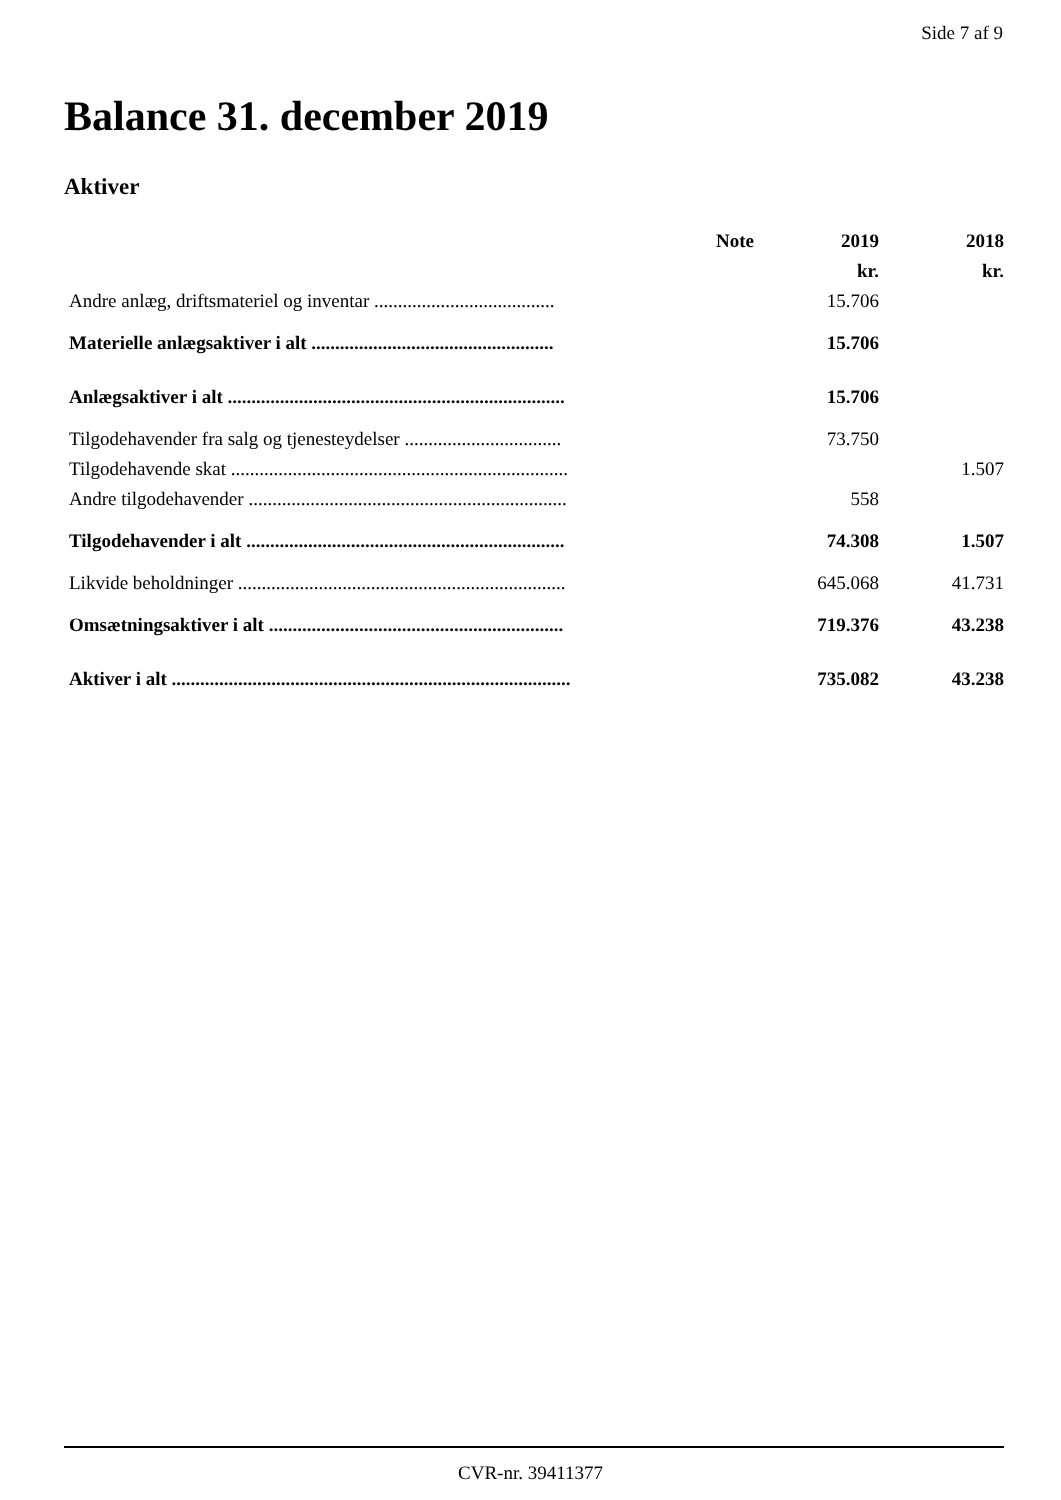Side 7 af 9
Balance 31. december 2019
Aktiver
| | Note | 2019 | 2018 |
| --- | --- | --- | --- |
| | | kr. | kr. |
| Andre anlæg, driftsmateriel og inventar ...................................... | | 15.706 | |
| Materielle anlægsaktiver i alt ................................................... | | 15.706 | |
| Anlægsaktiver i alt ....................................................................... | | 15.706 | |
| Tilgodehavender fra salg og tjenesteydelser ................................. | | 73.750 | |
| Tilgodehavende skat ....................................................................... | | | 1.507 |
| Andre tilgodehavender ................................................................... | | 558 | |
| Tilgodehavender i alt ................................................................... | | 74.308 | 1.507 |
| Likvide beholdninger ..................................................................... | | 645.068 | 41.731 |
| Omsætningsaktiver i alt .............................................................. | | 719.376 | 43.238 |
| Aktiver i alt .................................................................................... | | 735.082 | 43.238 |
CVR-nr. 39411377